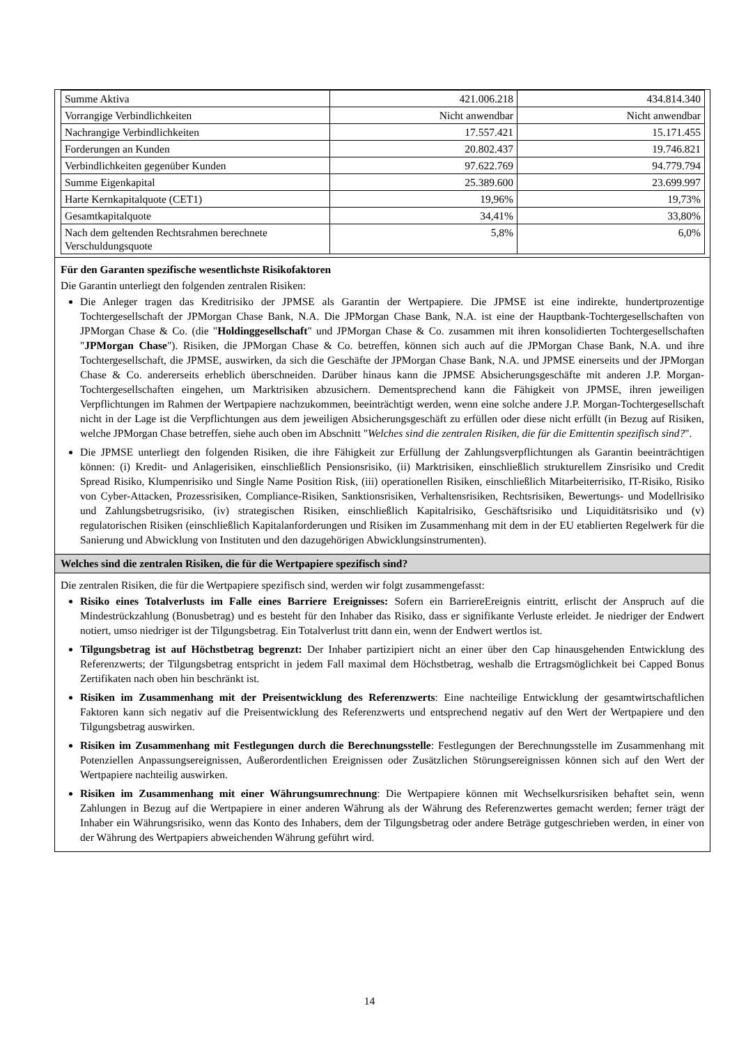| Summe Aktiva | 421.006.218 | 434.814.340 |
| Vorrangige Verbindlichkeiten | Nicht anwendbar | Nicht anwendbar |
| Nachrangige Verbindlichkeiten | 17.557.421 | 15.171.455 |
| Forderungen an Kunden | 20.802.437 | 19.746.821 |
| Verbindlichkeiten gegenüber Kunden | 97.622.769 | 94.779.794 |
| Summe Eigenkapital | 25.389.600 | 23.699.997 |
| Harte Kernkapitalquote (CET1) | 19,96% | 19,73% |
| Gesamtkapitalquote | 34,41% | 33,80% |
| Nach dem geltenden Rechtsrahmen berechnete Verschuldungsquote | 5,8% | 6,0% |
Für den Garanten spezifische wesentlichste Risikofaktoren
Die Garantin unterliegt den folgenden zentralen Risiken:
Die Anleger tragen das Kreditrisiko der JPMSE als Garantin der Wertpapiere. Die JPMSE ist eine indirekte, hundertprozentige Tochtergesellschaft der JPMorgan Chase Bank, N.A. Die JPMorgan Chase Bank, N.A. ist eine der Hauptbank-Tochtergesellschaften von JPMorgan Chase & Co. (die "Holdinggesellschaft" und JPMorgan Chase & Co. zusammen mit ihren konsolidierten Tochtergesellschaften "JPMorgan Chase"). Risiken, die JPMorgan Chase & Co. betreffen, können sich auch auf die JPMorgan Chase Bank, N.A. und ihre Tochtergesellschaft, die JPMSE, auswirken, da sich die Geschäfte der JPMorgan Chase Bank, N.A. und JPMSE einerseits und der JPMorgan Chase & Co. andererseits erheblich überschneiden. Darüber hinaus kann die JPMSE Absicherungsgeschäfte mit anderen J.P. Morgan-Tochtergesellschaften eingehen, um Marktrisiken abzusichern. Dementsprechend kann die Fähigkeit von JPMSE, ihren jeweiligen Verpflichtungen im Rahmen der Wertpapiere nachzukommen, beeinträchtigt werden, wenn eine solche andere J.P. Morgan-Tochtergesellschaft nicht in der Lage ist die Verpflichtungen aus dem jeweiligen Absicherungsgeschäft zu erfüllen oder diese nicht erfüllt (in Bezug auf Risiken, welche JPMorgan Chase betreffen, siehe auch oben im Abschnitt "Welches sind die zentralen Risiken, die für die Emittentin spezifisch sind?".
Die JPMSE unterliegt den folgenden Risiken, die ihre Fähigkeit zur Erfüllung der Zahlungsverpflichtungen als Garantin beeinträchtigen können: (i) Kredit- und Anlagerisiken, einschließlich Pensionsrisiko, (ii) Marktrisiken, einschließlich strukturellem Zinsrisiko und Credit Spread Risiko, Klumpenrisiko und Single Name Position Risk, (iii) operationellen Risiken, einschließlich Mitarbeiterrisiko, IT-Risiko, Risiko von Cyber-Attacken, Prozessrisiken, Compliance-Risiken, Sanktionsrisiken, Verhaltensrisiken, Rechtsrisiken, Bewertungs- und Modellrisiko und Zahlungsbetrugsrisiko, (iv) strategischen Risiken, einschließlich Kapitalrisiko, Geschäftsrisiko und Liquiditätsrisiko und (v) regulatorischen Risiken (einschließlich Kapitalanforderungen und Risiken im Zusammenhang mit dem in der EU etablierten Regelwerk für die Sanierung und Abwicklung von Instituten und den dazugehörigen Abwicklungsinstrumenten).
Welches sind die zentralen Risiken, die für die Wertpapiere spezifisch sind?
Die zentralen Risiken, die für die Wertpapiere spezifisch sind, werden wir folgt zusammengefasst:
Risiko eines Totalverlusts im Falle eines Barriere Ereignisses: Sofern ein BarriereEreignis eintritt, erlischt der Anspruch auf die Mindestrückzahlung (Bonusbetrag) und es besteht für den Inhaber das Risiko, dass er signifikante Verluste erleidet. Je niedriger der Endwert notiert, umso niedriger ist der Tilgungsbetrag. Ein Totalverlust tritt dann ein, wenn der Endwert wertlos ist.
Tilgungsbetrag ist auf Höchstbetrag begrenzt: Der Inhaber partizipiert nicht an einer über den Cap hinausgehenden Entwicklung des Referenzwerts; der Tilgungsbetrag entspricht in jedem Fall maximal dem Höchstbetrag, weshalb die Ertragsmöglichkeit bei Capped Bonus Zertifikaten nach oben hin beschränkt ist.
Risiken im Zusammenhang mit der Preisentwicklung des Referenzwerts: Eine nachteilige Entwicklung der gesamtwirtschaftlichen Faktoren kann sich negativ auf die Preisentwicklung des Referenzwerts und entsprechend negativ auf den Wert der Wertpapiere und den Tilgungsbetrag auswirken.
Risiken im Zusammenhang mit Festlegungen durch die Berechnungsstelle: Festlegungen der Berechnungsstelle im Zusammenhang mit Potenziellen Anpassungsereignissen, Außerordentlichen Ereignissen oder Zusätzlichen Störungsereignissen können sich auf den Wert der Wertpapiere nachteilig auswirken.
Risiken im Zusammenhang mit einer Währungsumrechnung: Die Wertpapiere können mit Wechselkursrisiken behaftet sein, wenn Zahlungen in Bezug auf die Wertpapiere in einer anderen Währung als der Währung des Referenzwertes gemacht werden; ferner trägt der Inhaber ein Währungsrisiko, wenn das Konto des Inhabers, dem der Tilgungsbetrag oder andere Beträge gutgeschrieben werden, in einer von der Währung des Wertpapiers abweichenden Währung geführt wird.
14